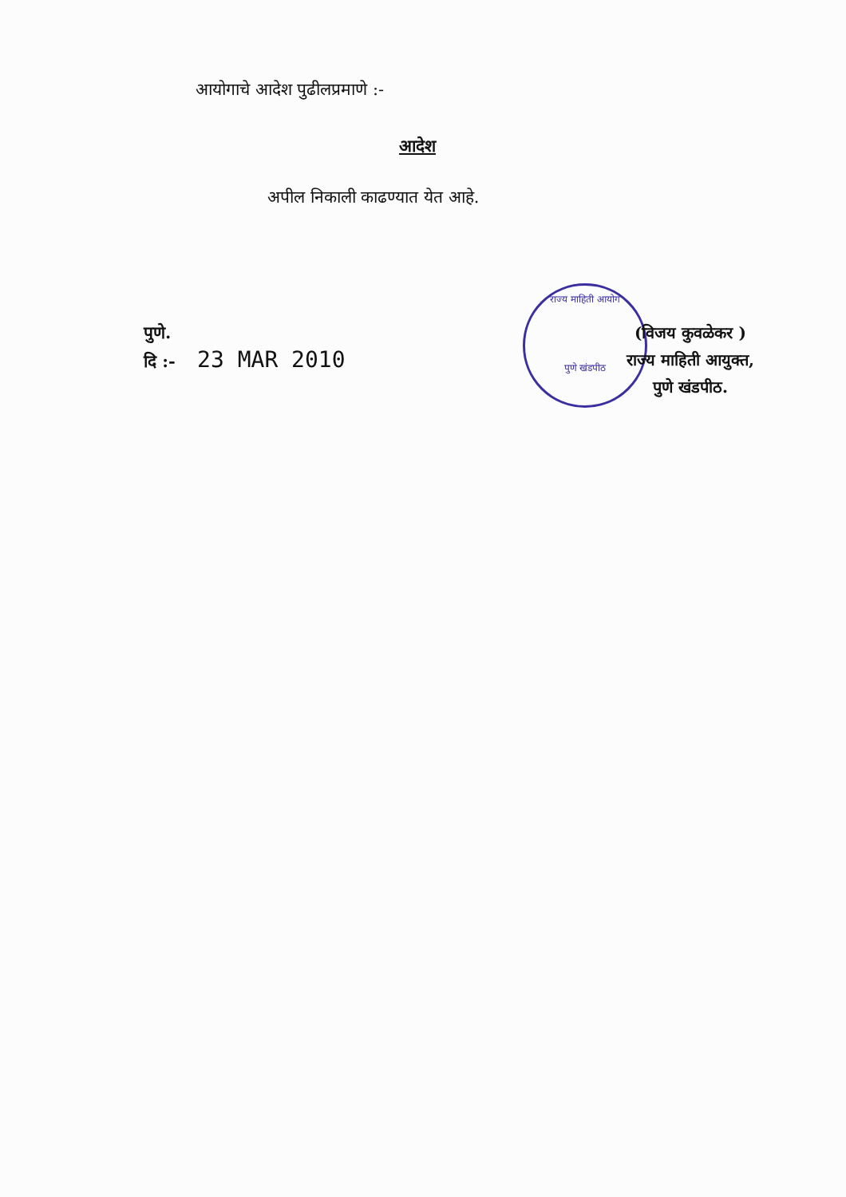आयोगाचे आदेश पुढीलप्रमाणे :-
आदेश
अपील निकाली काढण्यात येत आहे.
पुणे.
दि :- 23 MAR 2010
राज्य माहिती आयोग
पुणे खंडपीठ
(विजय कुवळेकर )
राज्य माहिती आयुक्त,
पुणे खंडपीठ.